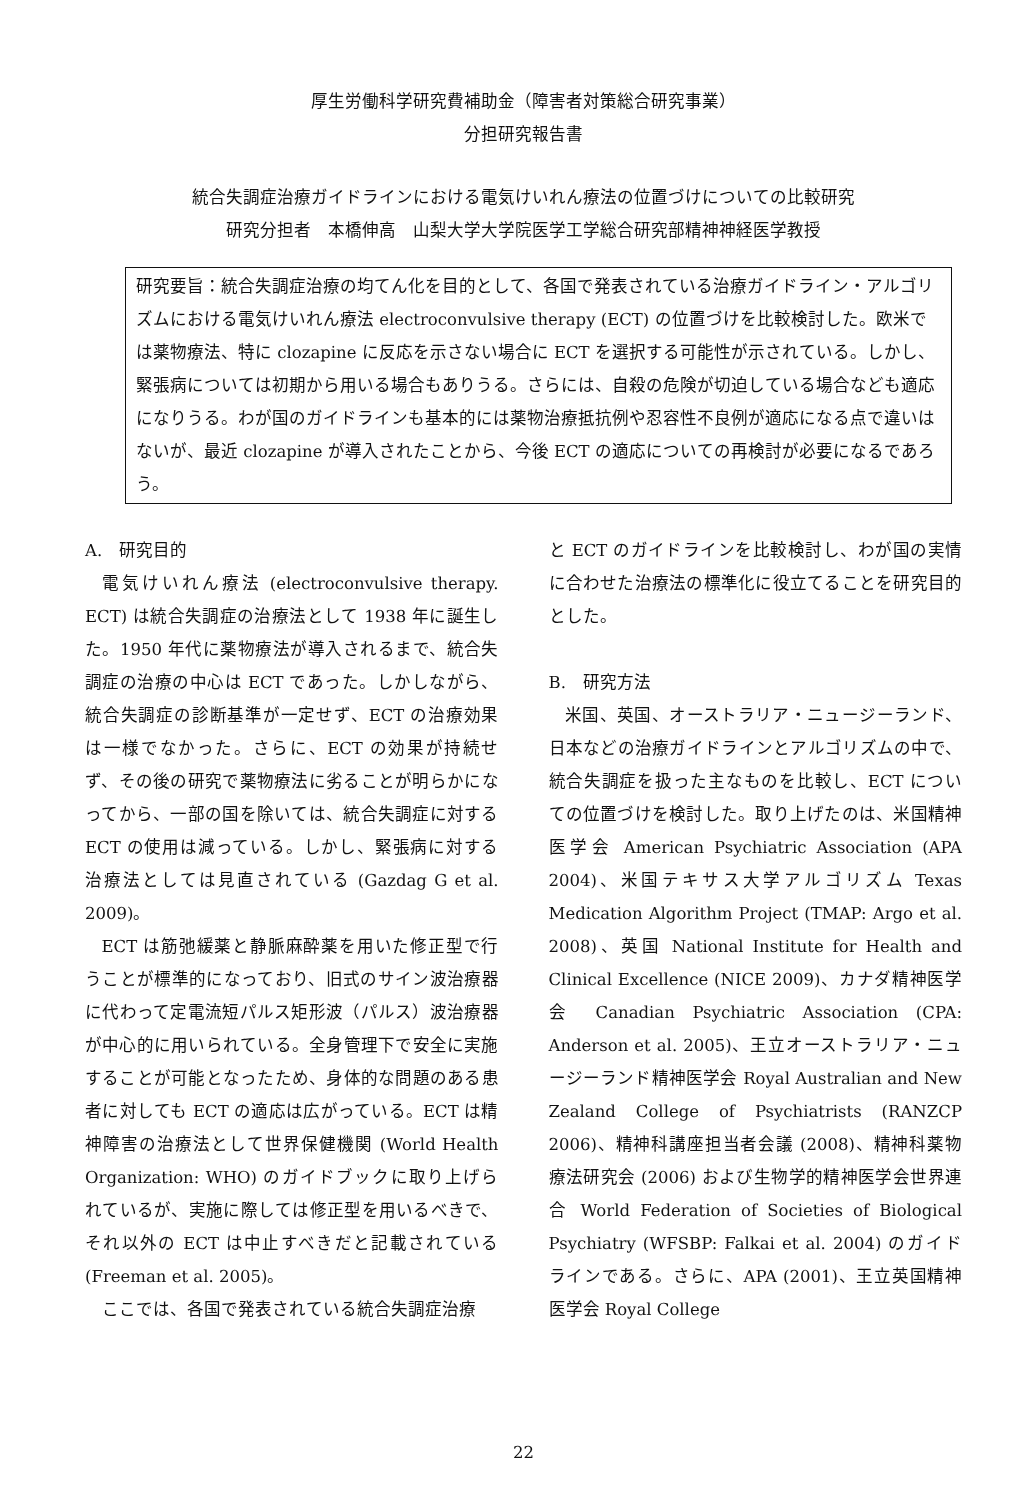厚生労働科学研究費補助金（障害者対策総合研究事業）
分担研究報告書
統合失調症治療ガイドラインにおける電気けいれん療法の位置づけについての比較研究
研究分担者　本橋伸高　山梨大学大学院医学工学総合研究部精神神経医学教授
研究要旨：統合失調症治療の均てん化を目的として、各国で発表されている治療ガイドライン・アルゴリズムにおける電気けいれん療法 electroconvulsive therapy (ECT) の位置づけを比較検討した。欧米では薬物療法、特に clozapine に反応を示さない場合に ECT を選択する可能性が示されている。しかし、緊張病については初期から用いる場合もありうる。さらには、自殺の危険が切迫している場合なども適応になりうる。わが国のガイドラインも基本的には薬物治療抵抗例や忍容性不良例が適応になる点で違いはないが、最近 clozapine が導入されたことから、今後 ECT の適応についての再検討が必要になるであろう。
A.　研究目的
電気けいれん療法 (electroconvulsive therapy. ECT) は統合失調症の治療法として 1938 年に誕生した。1950 年代に薬物療法が導入されるまで、統合失調症の治療の中心は ECT であった。しかしながら、統合失調症の診断基準が一定せず、ECT の治療効果は一様でなかった。さらに、ECT の効果が持続せず、その後の研究で薬物療法に劣ることが明らかになってから、一部の国を除いては、統合失調症に対する ECT の使用は減っている。しかし、緊張病に対する治療法としては見直されている (Gazdag G et al. 2009)。
ECT は筋弛緩薬と静脈麻酔薬を用いた修正型で行うことが標準的になっており、旧式のサイン波治療器に代わって定電流短パルス矩形波（パルス）波治療器が中心的に用いられている。全身管理下で安全に実施することが可能となったため、身体的な問題のある患者に対しても ECT の適応は広がっている。ECT は精神障害の治療法として世界保健機関 (World Health Organization: WHO) のガイドブックに取り上げられているが、実施に際しては修正型を用いるべきで、それ以外の ECT は中止すべきだと記載されている (Freeman et al. 2005)。
ここでは、各国で発表されている統合失調症治療
と ECT のガイドラインを比較検討し、わが国の実情に合わせた治療法の標準化に役立てることを研究目的とした。
B.　研究方法
米国、英国、オーストラリア・ニュージーランド、日本などの治療ガイドラインとアルゴリズムの中で、統合失調症を扱った主なものを比較し、ECT についての位置づけを検討した。取り上げたのは、米国精神医学会 American Psychiatric Association (APA 2004)、米国テキサス大学アルゴリズム Texas Medication Algorithm Project (TMAP: Argo et al. 2008)、英国 National Institute for Health and Clinical Excellence (NICE 2009)、カナダ精神医学会 Canadian Psychiatric Association (CPA: Anderson et al. 2005)、王立オーストラリア・ニュージーランド精神医学会 Royal Australian and New Zealand College of Psychiatrists (RANZCP 2006)、精神科講座担当者会議 (2008)、精神科薬物療法研究会 (2006) および生物学的精神医学会世界連合 World Federation of Societies of Biological Psychiatry (WFSBP: Falkai et al. 2004) のガイドラインである。さらに、APA (2001)、王立英国精神医学会 Royal College
22